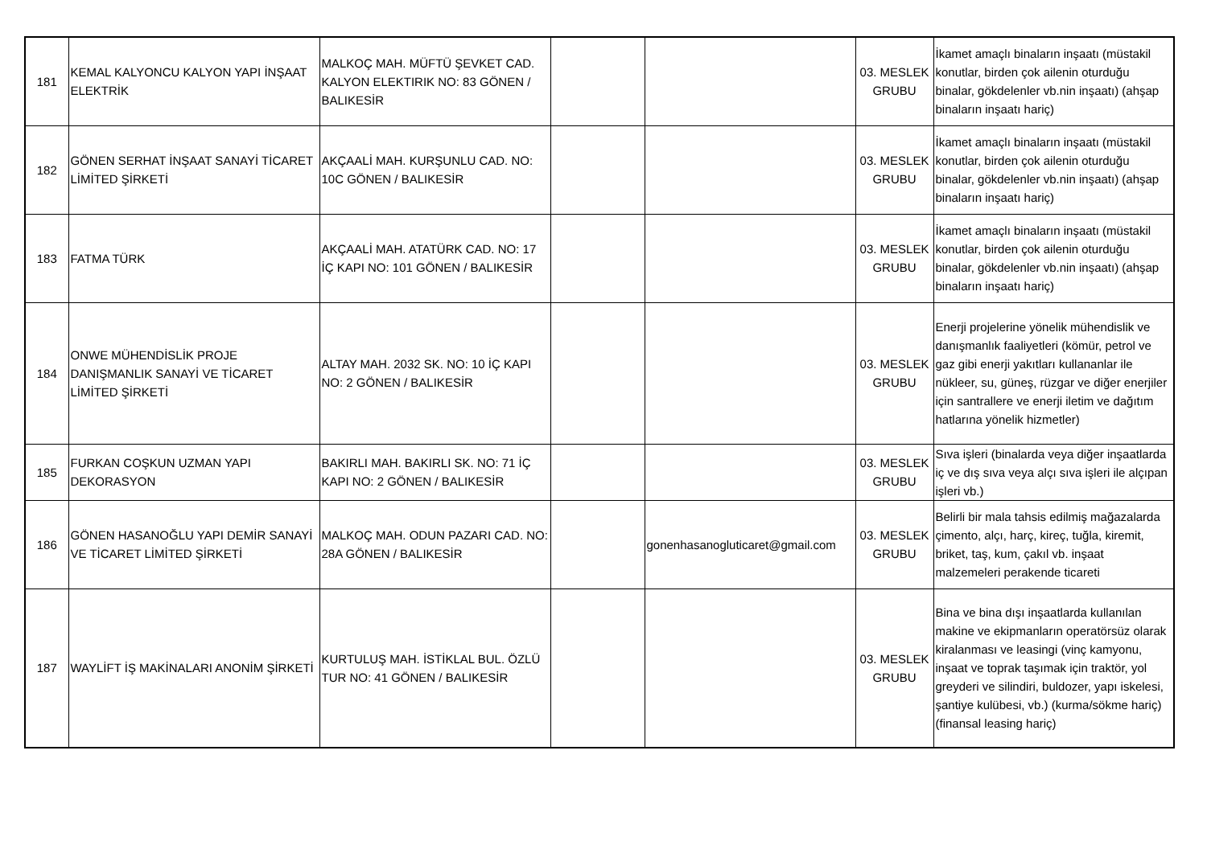| 181 | KEMAL KALYONCU KALYON YAPI İNŞAAT ELEKTRİK | MALKOÇ MAH. MÜFTÜ ŞEVKET CAD. KALYON ELEKTIRIK NO: 83 GÖNEN / BALIKESİR | | | 03. MESLEK GRUBU | İkamet amaçlı binaların inşaatı (müstakil konutlar, birden çok ailenin oturduğu binalar, gökdelenler vb.nin inşaatı) (ahşap binaların inşaatı hariç) |
| 182 | GÖNEN SERHAT İNŞAAT SANAYİ TİCARET LİMİTED ŞİRKETİ | AKÇAALİ MAH. KURŞUNLU CAD. NO: 10C GÖNEN / BALIKESİR | | | 03. MESLEK GRUBU | İkamet amaçlı binaların inşaatı (müstakil konutlar, birden çok ailenin oturduğu binalar, gökdelenler vb.nin inşaatı) (ahşap binaların inşaatı hariç) |
| 183 | FATMA TÜRK | AKÇAALİ MAH. ATATÜRK CAD. NO: 17 İÇ KAPI NO: 101 GÖNEN / BALIKESİR | | | 03. MESLEK GRUBU | İkamet amaçlı binaların inşaatı (müstakil konutlar, birden çok ailenin oturduğu binalar, gökdelenler vb.nin inşaatı) (ahşap binaların inşaatı hariç) |
| 184 | ONWE MÜHENDİSLİK PROJE DANIŞMANLIK SANAYİ VE TİCARET LİMİTED ŞİRKETİ | ALTAY MAH. 2032 SK. NO: 10 İÇ KAPI NO: 2 GÖNEN / BALIKESİR | | | 03. MESLEK GRUBU | Enerji projelerine yönelik mühendislik ve danışmanlık faaliyetleri (kömür, petrol ve gaz gibi enerji yakıtları kullananlar ile nükleer, su, güneş, rüzgar ve diğer enerjiler için santrallere ve enerji iletim ve dağıtım hatlarına yönelik hizmetler) |
| 185 | FURKAN COŞKUN UZMAN YAPI DEKORASYON | BAKIRLI MAH. BAKIRLI SK. NO: 71 İÇ KAPI NO: 2 GÖNEN / BALIKESİR | | | 03. MESLEK GRUBU | Sıva işleri (binalarda veya diğer inşaatlarda iç ve dış sıva veya alçı sıva işleri ile alçıpan işleri vb.) |
| 186 | GÖNEN HASANOĞLU YAPI DEMİR SANAYİ VE TİCARET LİMİTED ŞİRKETİ | MALKOÇ MAH. ODUN PAZARI CAD. NO: 28A GÖNEN / BALIKESİR | | gonenhasanogluticaret@gmail.com | 03. MESLEK GRUBU | Belirli bir mala tahsis edilmiş mağazalarda çimento, alçı, harç, kireç, tuğla, kiremit, briket, taş, kum, çakıl vb. inşaat malzemeleri perakende ticareti |
| 187 | WAYLİFT İŞ MAKİNALARI ANONİM ŞİRKETİ | KURTULUŞ MAH. İSTİKLAL BUL. ÖZLÜ TUR NO: 41 GÖNEN / BALIKESİR | | | 03. MESLEK GRUBU | Bina ve bina dışı inşaatlarda kullanılan makine ve ekipmanların operatörsüz olarak kiralanması ve leasingi (vinç kamyonu, inşaat ve toprak taşımak için traktör, yol greyderi ve silindiri, buldozer, yapı iskelesi, şantiye kulübesi, vb.) (kurma/sökme hariç) (finansal leasing hariç) |